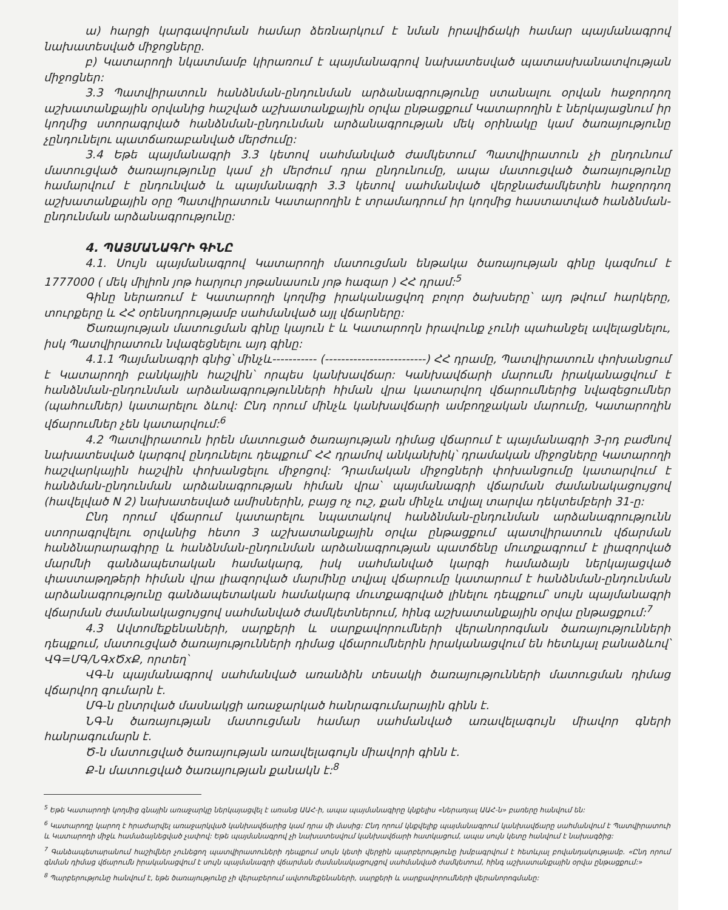ա) հարցի կարգավորման համար ձեռնարկում է նման իրավիճակի համար պայմանագրով նախատեսված միջոցները.
բ) Կատարողի նկատմամբ կիրառում է պայմանագրով նախատեսված պատասխանատվության միջոցներ:
3.3 Պատվիրատուն հանձնման-ընդունման արձանագրությունը ստանալու օրվան հաջորդող աշխատանքային օրվանից հաշված աշխատանքային օրվա ընթացքում Կատարողին է ներկայացնում իր կողմից ստորագրված հանձնման-ընդունման արձանագրության մեկ օրինակը կամ ծառայությունը չընդունելու պատճառաբանված մերժումը:
3.4 Եթե պայմանագրի 3.3 կետով սահմանված ժամկետում Պատվիրատուն չի ընդունում մատուցված ծառայությունը կամ չի մերժում դրա ընդունումը, ապա մատուցված ծառայությունը համարվում է ընդունված և պայմանագրի 3.3 կետով սահմանված վերջնաժամկետին հաջորդող աշխատանքային օրը Պատվիրատուն Կատարողին է տրամադրում իր կողմից հաստատված հանձնման-ընդունման արձանագրությունը:
4. ՊԱՅՄԱՆԱԳՐԻ ԳԻՆԸ
4.1. Սույն պայմանագրով Կատարողի մատուցման ենթակա ծառայության գինը կազմում է 1777000 ( մեկ միլիոն յոթ հարյուր յոթանասուն յոթ հազար ) ՀՀ դրամ:<sup>5</sup>
Գինը ներառում է Կատարողի կողմից իրականացվող բոլոր ծախսերը՝ այդ թվում հարկերը, տուրքերը և ՀՀ օրենսդրությամբ սահմանված այլ վճարները:
Ծառայության մատուցման գինը կայուն է և Կատարողն իրավունք չունի պահանջել ավելացնելու, իսկ Պատվիրատուն նվազեցնելու այդ գինը:
4.1.1 Պայմանագրի գնից՝ մինչև----------- (-------------------------) ՀՀ դրամը, Պատվիրատուն փոխանցում է Կատարողի բանկային հաշվին՝ որպես կանխավճար: Կանխավճարի մարումն իրականացվում է հանձնման-ընդունման արձանագրությունների հիման վրա կատարվող վճարումներից նվազեցումներ (պահումներ) կատարելու ձևով: Ընդ որում մինչև կանխավճարի ամբողջական մարումը, Կատարողին վճարումներ չեն կատարվում:<sup>6</sup>
4.2 Պատվիրատուն իրեն մատուցած ծառայության դիմաց վճարում է պայմանագրի 3-րդ բաժնով նախատեսված կարգով ընդունելու դեպքում՝ ՀՀ դրամով անկանխիկ՝ դրամական միջոցները Կատարողի հաշվարկային հաշվին փոխանցելու միջոցով: Դրամական միջոցների փոխանցումը կատարվում է հանձման-ընդունման արձանագրության հիման վրա՝ պայմանագրի վճարման ժամանակացույցով (հավելված N 2) նախատեսված ամիսներին, բայց ոչ ուշ, քան մինչև տվյալ տարվա դեկտեմբերի 31-ը:
Ընդ որում վճարում կատարելու նպատակով հանձնման-ընդունման արձանագրությունն ստորագրվելու օրվանից հետո 3 աշխատանքային օրվա ընթացքում պատվիրատուն վճարման հանձնարարագիրը և հանձնման-ընդունման արձանագրության պատճենը մուտքագրում է լիազորված մարմնի գանձապետական համակարգ, իսկ սահմանված կարգի համաձայն ներկայացված փաստաթղթերի հիման վրա լիազորված մարմինը տվյալ վճարումը կատարում է հանձնման-ընդունման արձանագրությունը գանձապետական համակարգ մուտքագրված լինելու դեպքում՝ սույն պայմանագրի վճարման ժամանակացույցով սահմանված ժամկետներում, հինգ աշխատանքային օրվա ընթացքում:<sup>7</sup>
4.3 Ավտոմեքենաների, սարքերի և սարքավորումների վերանորոգման ծառայությունների դեպքում, մատուցված ծառայությունների դիմաց վճարումներին իրականացվում են հետևյալ բանաձևով՝ ՎԳ=ՄԳ/ՆԳxԾxՔ, որտեղ՝
ՎԳ-ն պայմանագրով սահմանված առանձին տեսակի ծառայությունների մատուցման դիմաց վճարվող գումարն է.
ՄԳ-ն ընտրված մասնակցի առաջարկած հանրագումարային գինն է.
ՆԳ-ն ծառայության մատուցման համար սահմանված առավելագույն միավոր գների հանրագումարն է.
Ծ-ն մատուցված ծառայության առավելագույն միավորի գինն է.
Ք-ն մատուցված ծառայության քանակն է:<sup>8</sup>
<sup>5</sup> Եթե Կատարողի կողմից գնային առաջարկը ներկայացվել է առանց ԱԱՀ-ի, ապա պայմանագիրը կնքելիս «ներառյալ ԱԱՀ-ն» բառերը հանվում են:
<sup>6</sup> Կատարողը կարող է հրաժարվել առաջարկված կանխավճարից կամ դրա մի մասից: Ընդ որում կնքվելիք պայմանագրում կանխավճարը սահմանվում է Պատվիրատուի և Կատարողի միջև համաձայնեցված չափով: Եթե պայմանագրով չի նախատեսվում կանխավճարի հատկացում, ապա սույն կետը հանվում է նախագծից:
<sup>7</sup> Գանձապետարանում հաշիվներ չունեցող պատվիրատուների դեպքում սույն կետի վերջին պարբերությունը խմբագրվում է հետևյալ բովանդակությամբ. «Ընդ որում գնման դիմաց վճարումն իրականացվում է սույն պայմանագրի վճարման ժամանակացույցով սահմանված ժամկետում, հինգ աշխատանքային օրվա ընթացքում:»
<sup>8</sup> Պարբերությունը հանվում է, եթե ծառայությունը չի վերաբերում ավտոմեքենաների, սարքերի և սարքավորումների վերանորոգմանը: